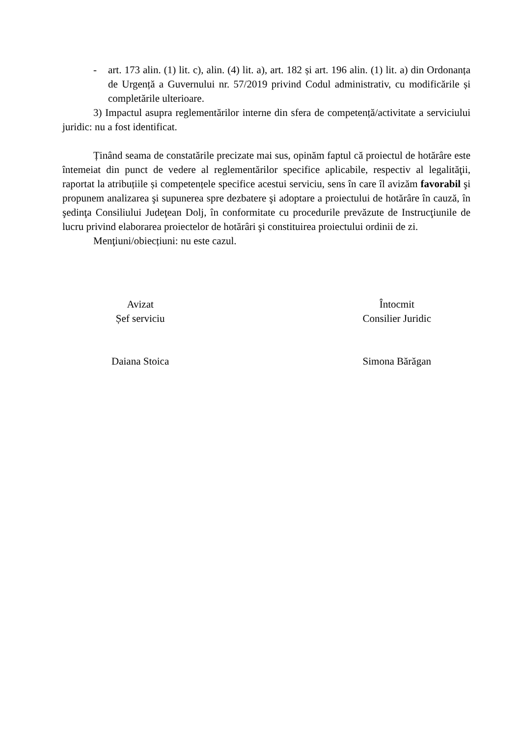- art. 173 alin. (1) lit. c), alin. (4) lit. a), art. 182 și art. 196 alin. (1) lit. a) din Ordonanța de Urgență a Guvernului nr. 57/2019 privind Codul administrativ, cu modificările și completările ulterioare.
3) Impactul asupra reglementărilor interne din sfera de competență/activitate a serviciului juridic: nu a fost identificat.
Ținând seama de constatările precizate mai sus, opinăm faptul că proiectul de hotărâre este întemeiat din punct de vedere al reglementărilor specifice aplicabile, respectiv al legalităţii, raportat la atribuțiile și competențele specifice acestui serviciu, sens în care îl avizăm favorabil şi propunem analizarea şi supunerea spre dezbatere şi adoptare a proiectului de hotărâre în cauză, în şedinţa Consiliului Judeţean Dolj, în conformitate cu procedurile prevăzute de Instrucţiunile de lucru privind elaborarea proiectelor de hotărâri şi constituirea proiectului ordinii de zi.
Menţiuni/obiecțiuni: nu este cazul.
Avizat
Șef serviciu
Daiana Stoica
Întocmit
Consilier Juridic
Simona Bărăgan